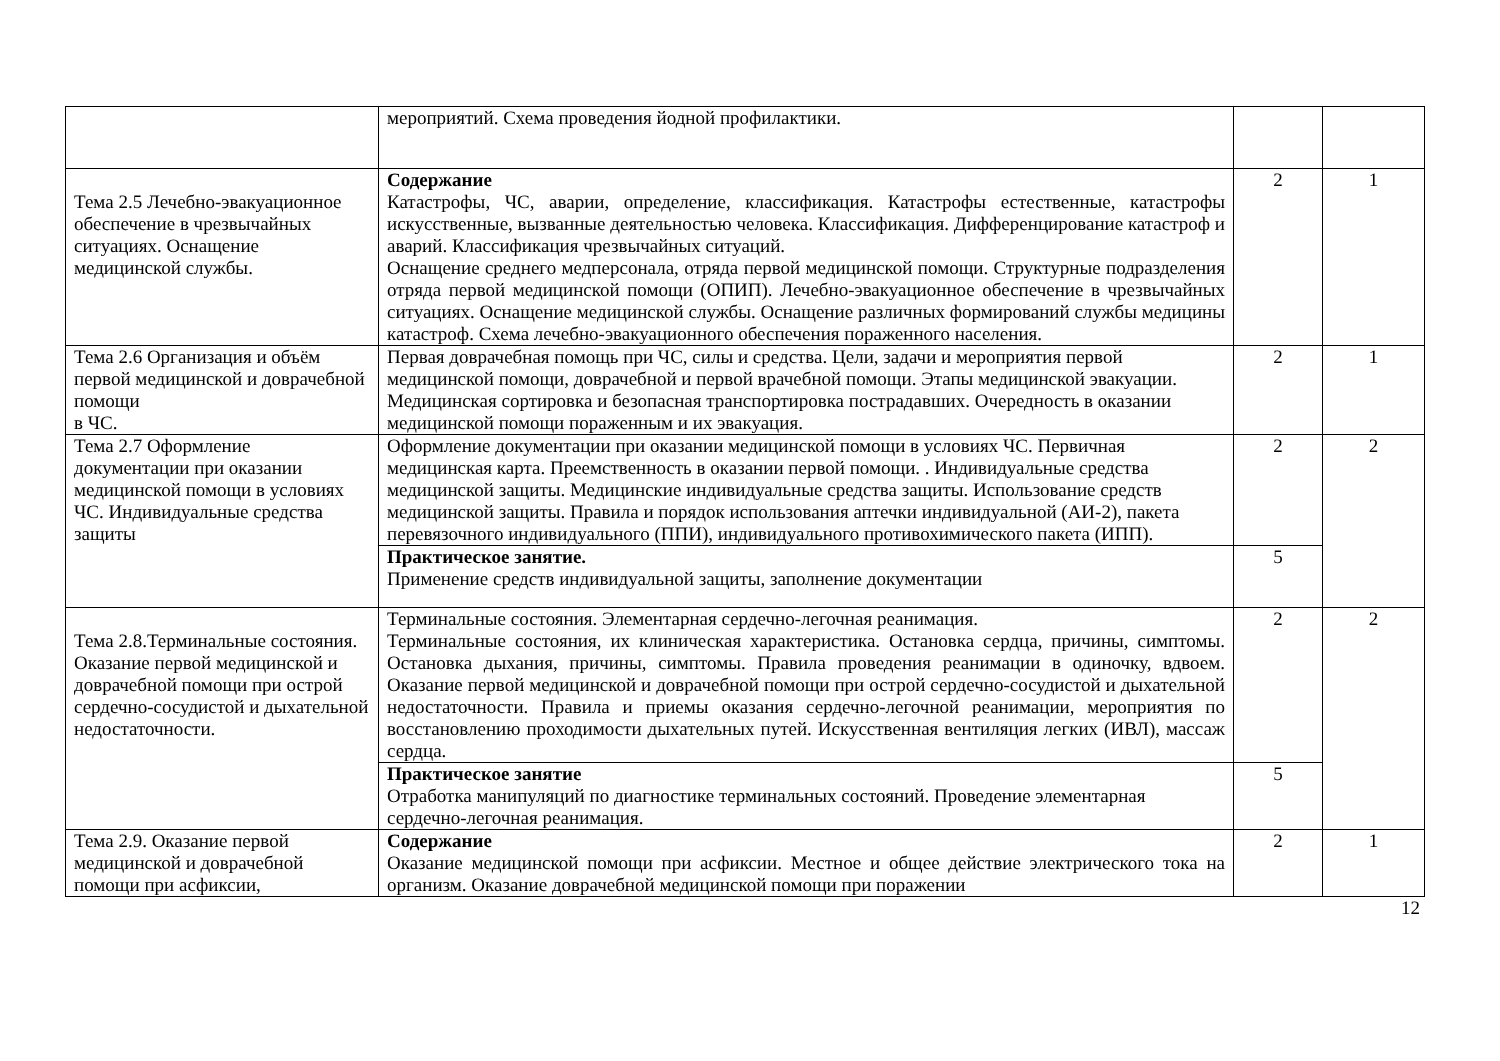| | мероприятий. Схема проведения йодной профилактики. | | |
| Тема 2.5 Лечебно-эвакуационное обеспечение в чрезвычайных ситуациях. Оснащение медицинской службы. | Содержание Катастрофы, ЧС, аварии, определение, классификация. Катастрофы естественные, катастрофы искусственные, вызванные деятельностью человека. Классификация. Дифференцирование катастроф и аварий. Классификация чрезвычайных ситуаций. Оснащение среднего медперсонала, отряда первой медицинской помощи. Структурные подразделения отряда первой медицинской помощи (ОПИП). Лечебно-эвакуационное обеспечение в чрезвычайных ситуациях. Оснащение медицинской службы. Оснащение различных формирований службы медицины катастроф. Схема лечебно-эвакуационного обеспечения пораженного населения. | 2 | 1 |
| Тема 2.6 Организация и объём первой медицинской и доврачебной помощи в ЧС. | Первая доврачебная помощь при ЧС, силы и средства. Цели, задачи и мероприятия первой медицинской помощи, доврачебной и первой врачебной помощи. Этапы медицинской эвакуации. Медицинская сортировка и безопасная транспортировка пострадавших. Очередность в оказании медицинской помощи пораженным и их эвакуация. | 2 | 1 |
| Тема 2.7 Оформление документации при оказании медицинской помощи в условиях ЧС. Индивидуальные средства защиты | Оформление документации при оказании медицинской помощи в условиях ЧС. Первичная медицинская карта. Преемственность в оказании первой помощи. . Индивидуальные средства медицинской защиты. Медицинские индивидуальные средства защиты. Использование средств медицинской защиты. Правила и порядок использования аптечки индивидуальной (АИ-2), пакета перевязочного индивидуального (ППИ), индивидуального противохимического пакета (ИПП). | 2 | 2 |
| | Практическое занятие. Применение средств индивидуальной защиты, заполнение документации | 5 | |
| Тема 2.8.Терминальные состояния. Оказание первой медицинской и доврачебной помощи при острой сердечно-сосудистой и дыхательной недостаточности. | Терминальные состояния. Элементарная сердечно-легочная реанимация. Терминальные состояния, их клиническая характеристика. Остановка сердца, причины, симптомы. Остановка дыхания, причины, симптомы. Правила проведения реанимации в одиночку, вдвоем. Оказание первой медицинской и доврачебной помощи при острой сердечно-сосудистой и дыхательной недостаточности. Правила и приемы оказания сердечно-легочной реанимации, мероприятия по восстановлению проходимости дыхательных путей. Искусственная вентиляция легких (ИВЛ), массаж сердца. | 2 | 2 |
| | Практическое занятие Отработка манипуляций по диагностике терминальных состояний. Проведение элементарная сердечно-легочная реанимация. | 5 | |
| Тема 2.9. Оказание первой медицинской и доврачебной помощи при асфиксии, | Содержание Оказание медицинской помощи при асфиксии. Местное и общее действие электрического тока на организм. Оказание доврачебной медицинской помощи при поражении | 2 | 1 |
12